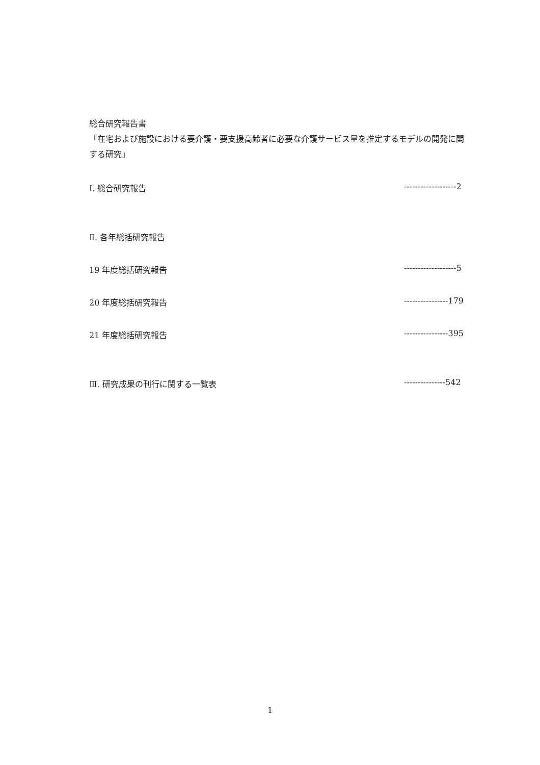総合研究報告書
「在宅および施設における要介護・要支援高齢者に必要な介護サービス量を推定するモデルの開発に関する研究」
Ⅰ. 総合研究報告 -------------------2
Ⅱ. 各年総括研究報告
19 年度総括研究報告 -------------------5
20 年度総括研究報告 ----------------179
21 年度総括研究報告 ----------------395
Ⅲ. 研究成果の刊行に関する一覧表 ---------------542
1